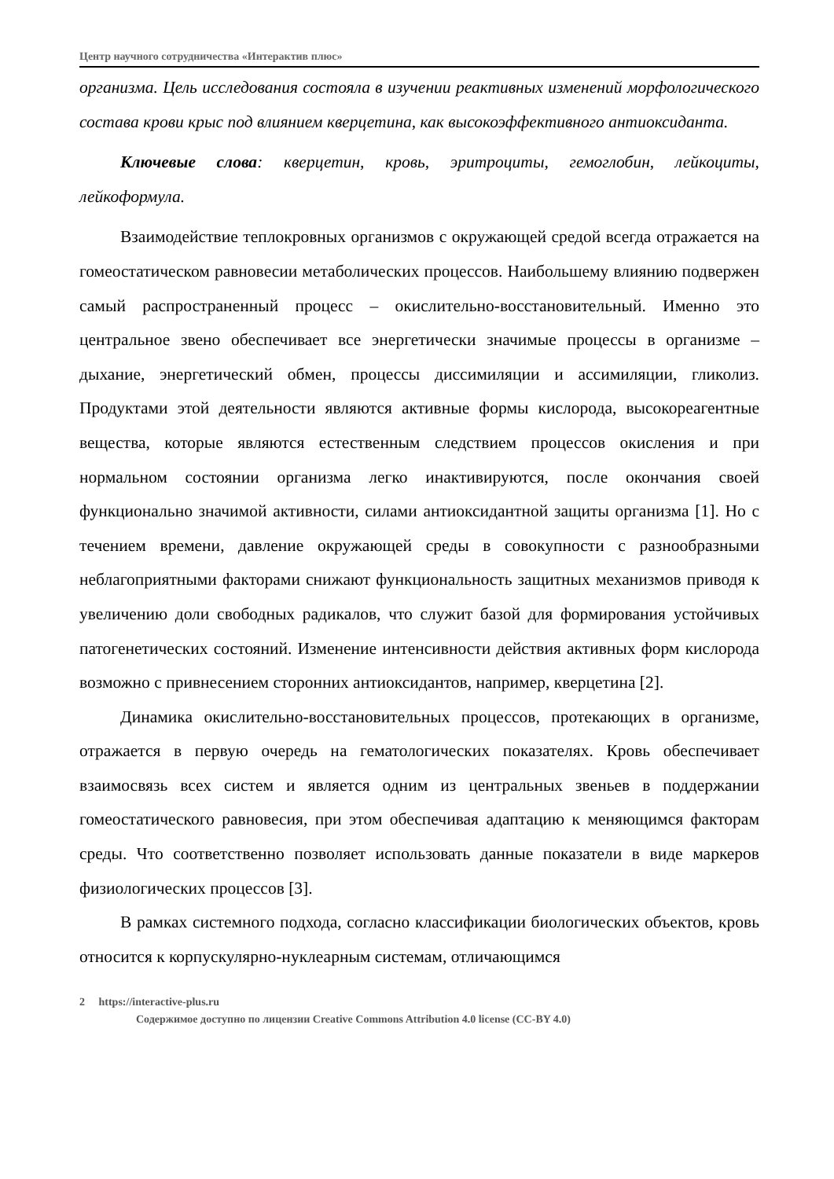Центр научного сотрудничества «Интерактив плюс»
организма. Цель исследования состояла в изучении реактивных изменений морфологического состава крови крыс под влиянием кверцетина, как высокоэффективного антиоксиданта.
Ключевые слова: кверцетин, кровь, эритроциты, гемоглобин, лейкоциты, лейкоформула.
Взаимодействие теплокровных организмов с окружающей средой всегда отражается на гомеостатическом равновесии метаболических процессов. Наибольшему влиянию подвержен самый распространенный процесс – окислительно-восстановительный. Именно это центральное звено обеспечивает все энергетически значимые процессы в организме – дыхание, энергетический обмен, процессы диссимиляции и ассимиляции, гликолиз. Продуктами этой деятельности являются активные формы кислорода, высокореагентные вещества, которые являются естественным следствием процессов окисления и при нормальном состоянии организма легко инактивируются, после окончания своей функционально значимой активности, силами антиоксидантной защиты организма [1]. Но с течением времени, давление окружающей среды в совокупности с разнообразными неблагоприятными факторами снижают функциональность защитных механизмов приводя к увеличению доли свободных радикалов, что служит базой для формирования устойчивых патогенетических состояний. Изменение интенсивности действия активных форм кислорода возможно с привнесением сторонних антиоксидантов, например, кверцетина [2].
Динамика окислительно-восстановительных процессов, протекающих в организме, отражается в первую очередь на гематологических показателях. Кровь обеспечивает взаимосвязь всех систем и является одним из центральных звеньев в поддержании гомеостатического равновесия, при этом обеспечивая адаптацию к меняющимся факторам среды. Что соответственно позволяет использовать данные показатели в виде маркеров физиологических процессов [3].
В рамках системного подхода, согласно классификации биологических объектов, кровь относится к корпускулярно-нуклеарным системам, отличающимся
2 https://interactive-plus.ru
Содержимое доступно по лицензии Creative Commons Attribution 4.0 license (CC-BY 4.0)